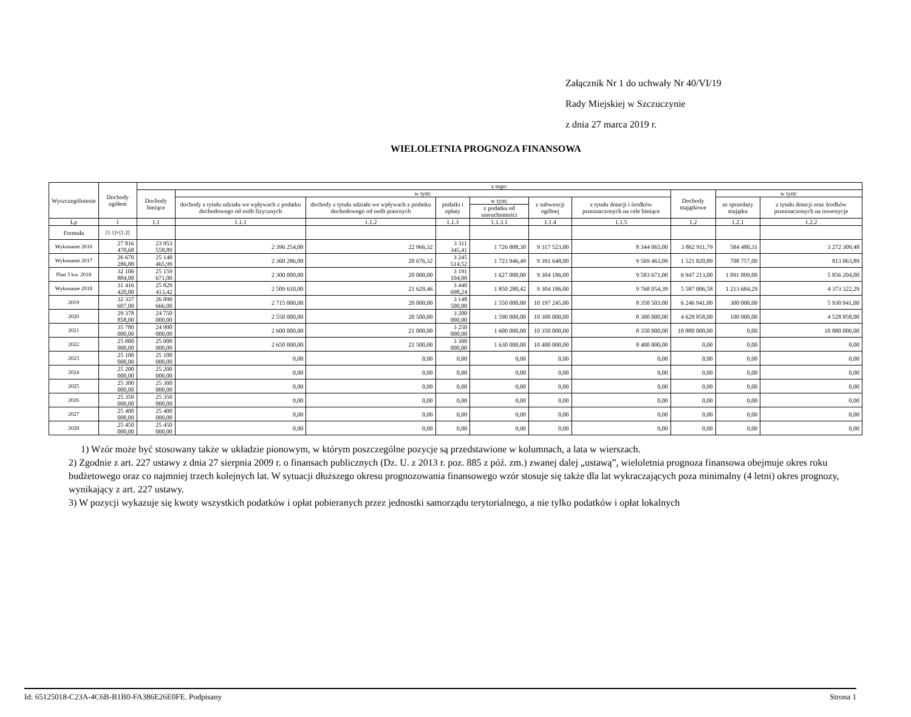Załącznik Nr 1 do uchwały Nr 40/VI/19
Rady Miejskiej w Szczuczynie
z dnia 27 marca 2019 r.
WIELOLETNIA PROGNOZA FINANSOWA
| Wyszczególnienie | Dochody ogółem | z tego: | | | | | | | | | |
| --- | --- | --- | --- | --- | --- | --- | --- | --- | --- | --- | --- |
| | | Dochody bieżące | w tym: | | | | | | Dochody majątkowe | w tym: | |
| | | | dochody z tytułu udziału we wpływach z podatku dochodowego od osób fizycznych | dochody z tytułu udziału we wpływach z podatku dochodowego od osób prawnych | podatki i opłaty | w tym: | z subwencji ogólnej | z tytułu dotacji i środków przeznaczonych na cele bieżące | | ze sprzedaży majątku | z tytułu dotacji oraz środków przeznaczonych na inwestycje |
| | | | | | | z podatku od nieruchomości | | | | | |
| Lp | 1 | 1.1 | 1.1.1 | 1.1.2 | 1.1.3 | 1.1.3.1 | 1.1.4 | 1.1.5 | 1.2 | 1.2.1 | 1.2.2 |
| Formuła | [1.1]+[1.2] | | | | | | | | | | |
| Wykonanie 2016 | 27 816 470,68 | 23 953 558,89 | 2 396 254,00 | 22 966,32 | 3 311 345,41 | 1 726 008,30 | 9 317 523,00 | 8 344 065,00 | 3 862 911,79 | 584 480,31 | 3 272 309,48 |
| Wykonanie 2017 | 26 670 286,88 | 25 148 465,99 | 2 360 286,00 | 20 676,32 | 3 245 514,52 | 1 723 946,49 | 9 391 648,00 | 9 569 463,09 | 1 521 820,89 | 708 757,00 | 813 063,89 |
| Plan 3 kw. 2018 | 32 106 884,00 | 25 159 671,00 | 2 300 000,00 | 20 000,00 | 3 191 104,00 | 1 627 000,00 | 9 304 186,00 | 9 583 671,00 | 6 947 213,00 | 1 091 009,00 | 5 856 204,00 |
| Wykonanie 2018 | 31 416 420,00 | 25 829 413,42 | 2 509 610,00 | 21 629,46 | 3 440 698,24 | 1 850 280,42 | 9 304 186,00 | 9 768 054,39 | 5 587 006,58 | 1 213 684,29 | 4 373 322,29 |
| 2019 | 32 337 607,00 | 26 090 666,00 | 2 715 000,00 | 20 000,00 | 3 148 500,00 | 1 550 000,00 | 10 197 245,00 | 8 350 503,00 | 6 246 941,00 | 300 000,00 | 5 930 941,00 |
| 2020 | 29 378 858,00 | 24 750 000,00 | 2 550 000,00 | 20 500,00 | 3 200 000,00 | 1 590 000,00 | 10 300 000,00 | 8 300 000,00 | 4 628 858,00 | 100 000,00 | 4 528 858,00 |
| 2021 | 35 780 000,00 | 24 900 000,00 | 2 600 000,00 | 21 000,00 | 3 250 000,00 | 1 600 000,00 | 10 350 000,00 | 8 350 000,00 | 10 880 000,00 | 0,00 | 10 880 000,00 |
| 2022 | 25 000 000,00 | 25 000 000,00 | 2 650 000,00 | 21 500,00 | 3 300 000,00 | 1 630 000,00 | 10 400 000,00 | 8 400 000,00 | 0,00 | 0,00 | 0,00 |
| 2023 | 25 100 000,00 | 25 100 000,00 | 0,00 | 0,00 | 0,00 | 0,00 | 0,00 | 0,00 | 0,00 | 0,00 | 0,00 |
| 2024 | 25 200 000,00 | 25 200 000,00 | 0,00 | 0,00 | 0,00 | 0,00 | 0,00 | 0,00 | 0,00 | 0,00 | 0,00 |
| 2025 | 25 300 000,00 | 25 300 000,00 | 0,00 | 0,00 | 0,00 | 0,00 | 0,00 | 0,00 | 0,00 | 0,00 | 0,00 |
| 2026 | 25 350 000,00 | 25 350 000,00 | 0,00 | 0,00 | 0,00 | 0,00 | 0,00 | 0,00 | 0,00 | 0,00 | 0,00 |
| 2027 | 25 400 000,00 | 25 400 000,00 | 0,00 | 0,00 | 0,00 | 0,00 | 0,00 | 0,00 | 0,00 | 0,00 | 0,00 |
| 2028 | 25 450 000,00 | 25 450 000,00 | 0,00 | 0,00 | 0,00 | 0,00 | 0,00 | 0,00 | 0,00 | 0,00 | 0,00 |
1) Wzór może być stosowany także w układzie pionowym, w którym poszczególne pozycje są przedstawione w kolumnach, a lata w wierszach.
2) Zgodnie z art. 227 ustawy z dnia 27 sierpnia 2009 r. o finansach publicznych (Dz. U. z 2013 r. poz. 885 z póź. zm.) zwanej dalej „ustawą”, wieloletnia prognoza finansowa obejmuje okres roku budżetowego oraz co najmniej trzech kolejnych lat. W sytuacji dłuższego okresu prognozowania finansowego wzór stosuje się także dla lat wykraczających poza minimalny (4 letni) okres prognozy, wynikający z art. 227 ustawy.
3) W pozycji wykazuje się kwoty wszystkich podatków i opłat pobieranych przez jednostki samorządu terytorialnego, a nie tylko podatków i opłat lokalnych
Id: 65125018-C23A-4C6B-B1B0-FA386E26E0FE. Podpisany Strona 1